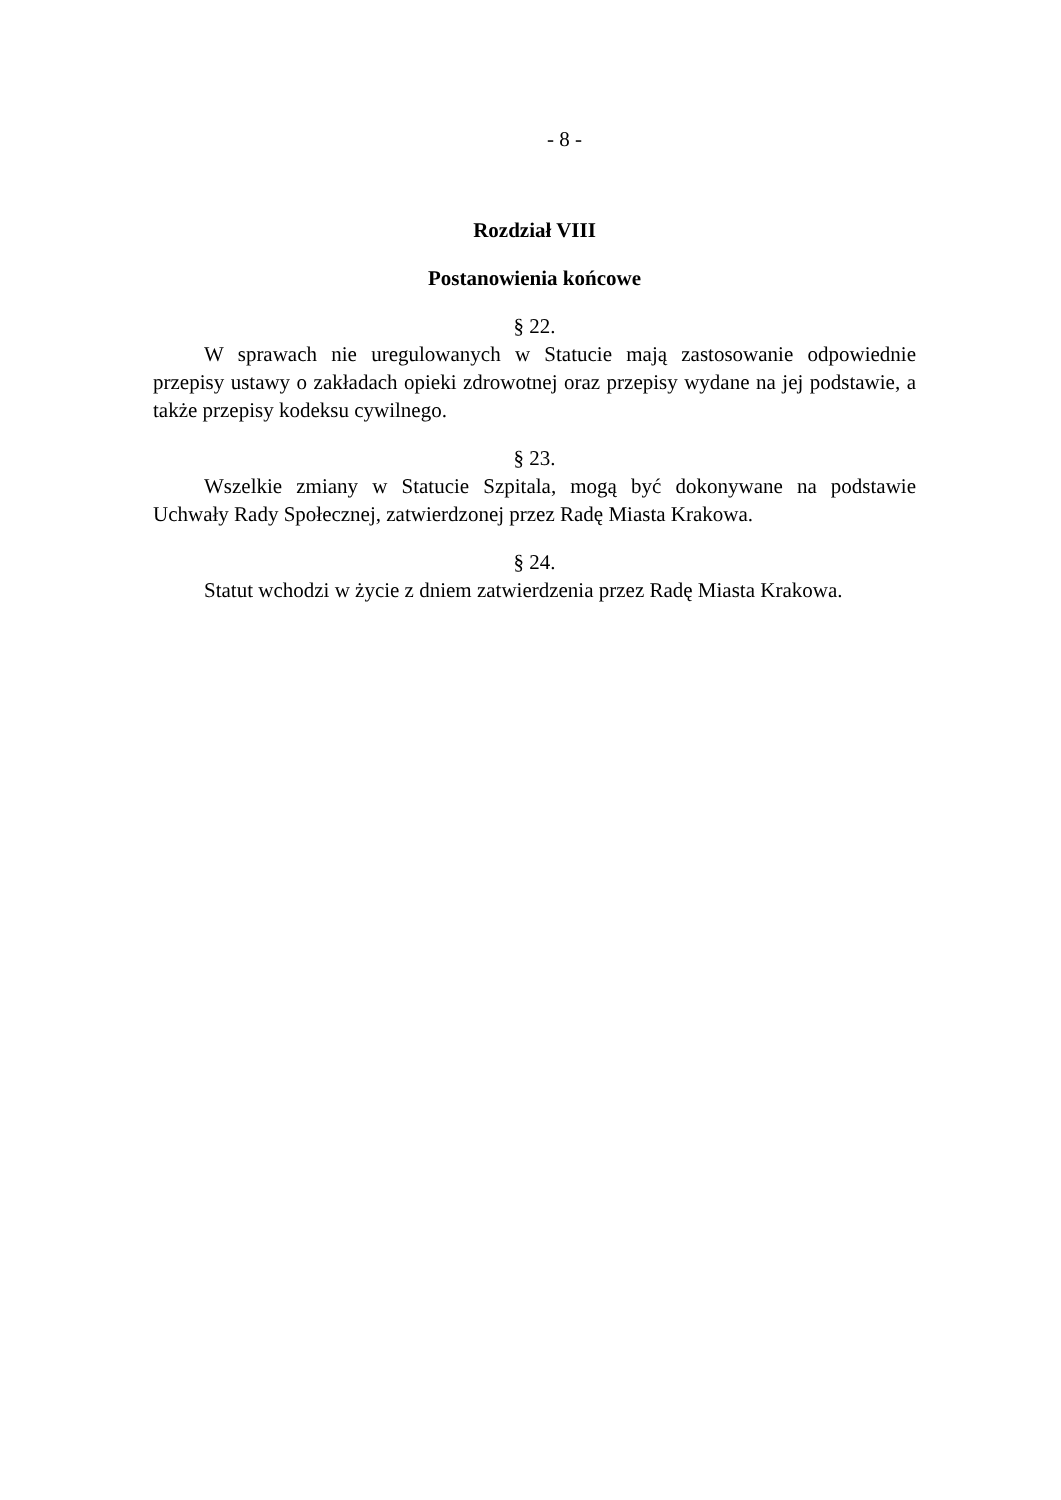- 8 -
Rozdział VIII
Postanowienia końcowe
§ 22.
W sprawach nie uregulowanych w Statucie mają zastosowanie odpowiednie przepisy ustawy o zakładach opieki zdrowotnej oraz przepisy wydane na jej podstawie, a także przepisy kodeksu cywilnego.
§ 23.
Wszelkie zmiany w Statucie Szpitala, mogą być dokonywane na podstawie Uchwały Rady Społecznej, zatwierdzonej przez Radę Miasta Krakowa.
§ 24.
Statut wchodzi w życie z dniem zatwierdzenia przez Radę Miasta Krakowa.